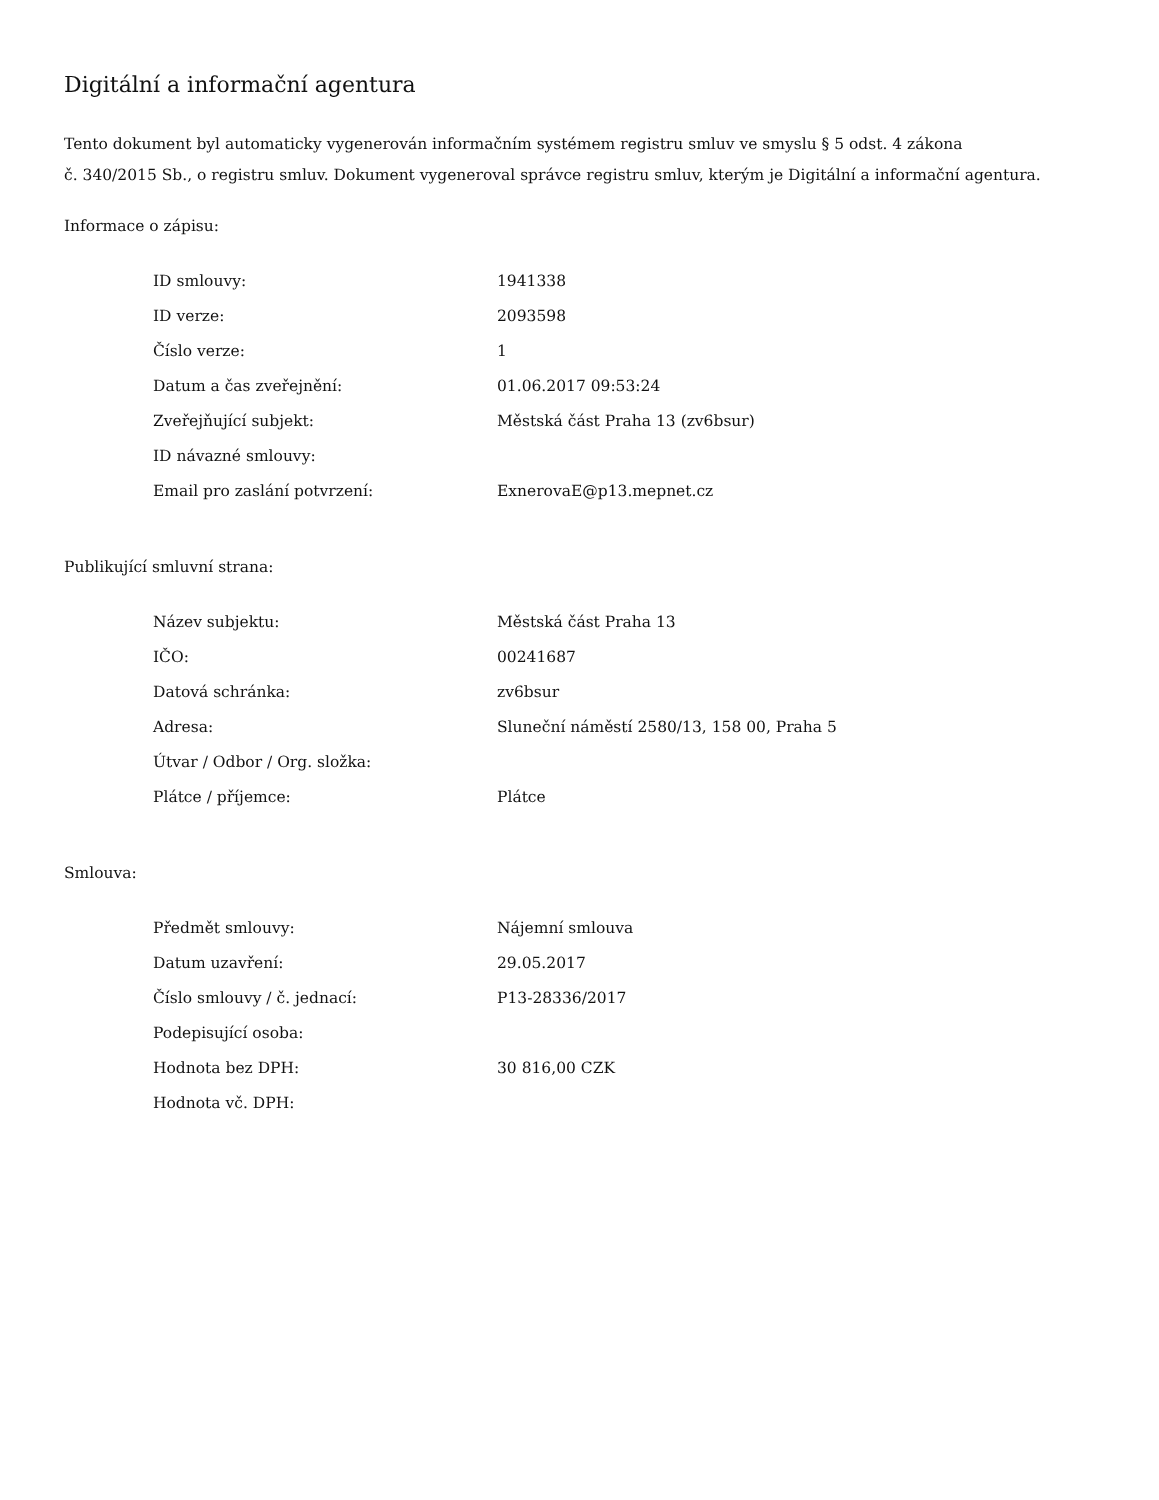Digitální a informační agentura
Tento dokument byl automaticky vygenerován informačním systémem registru smluv ve smyslu § 5 odst. 4 zákona
č. 340/2015 Sb., o registru smluv. Dokument vygeneroval správce registru smluv, kterým je Digitální a informační agentura.
Informace o zápisu:
| ID smlouvy: | 1941338 |
| ID verze: | 2093598 |
| Číslo verze: | 1 |
| Datum a čas zveřejnění: | 01.06.2017 09:53:24 |
| Zveřejňující subjekt: | Městská část Praha 13 (zv6bsur) |
| ID návazné smlouvy: | |
| Email pro zaslání potvrzení: | ExnerovaE@p13.mepnet.cz |
Publikující smluvní strana:
| Název subjektu: | Městská část Praha 13 |
| IČO: | 00241687 |
| Datová schránka: | zv6bsur |
| Adresa: | Sluneční náměstí 2580/13, 158 00, Praha 5 |
| Útvar / Odbor / Org. složka: | |
| Plátce / příjemce: | Plátce |
Smlouva:
| Předmět smlouvy: | Nájemní smlouva |
| Datum uzavření: | 29.05.2017 |
| Číslo smlouvy / č. jednací: | P13-28336/2017 |
| Podepisující osoba: | |
| Hodnota bez DPH: | 30 816,00 CZK |
| Hodnota vč. DPH: | |